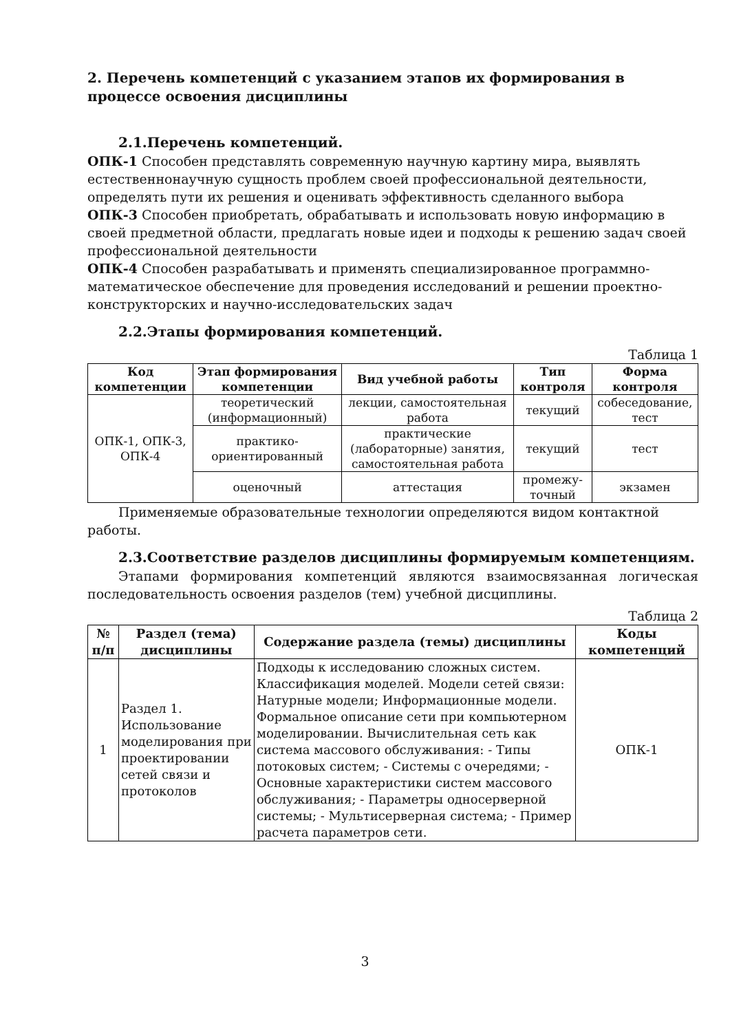2. Перечень компетенций с указанием этапов их формирования в процессе освоения дисциплины
2.1.Перечень компетенций.
ОПК-1 Способен представлять современную научную картину мира, выявлять естественнонаучную сущность проблем своей профессиональной деятельности, определять пути их решения и оценивать эффективность сделанного выбора
ОПК-3 Способен приобретать, обрабатывать и использовать новую информацию в своей предметной области, предлагать новые идеи и подходы к решению задач своей профессиональной деятельности
ОПК-4 Способен разрабатывать и применять специализированное программно-математическое обеспечение для проведения исследований и решении проектно-конструкторских и научно-исследовательских задач
2.2.Этапы формирования компетенций.
Таблица 1
| Код компетенции | Этап формирования компетенции | Вид учебной работы | Тип контроля | Форма контроля |
| --- | --- | --- | --- | --- |
| ОПК-1, ОПК-3, ОПК-4 | теоретический (информационный) | лекции, самостоятельная работа | текущий | собеседование, тест |
| | практико-ориентированный | практические (лабораторные) занятия, самостоятельная работа | текущий | тест |
| | оценочный | аттестация | промежу-точный | экзамен |
Применяемые образовательные технологии определяются видом контактной работы.
2.3.Соответствие разделов дисциплины формируемым компетенциям.
Этапами формирования компетенций являются взаимосвязанная логическая последовательность освоения разделов (тем) учебной дисциплины.
Таблица 2
| № п/п | Раздел (тема) дисциплины | Содержание раздела (темы) дисциплины | Коды компетенций |
| --- | --- | --- | --- |
| 1 | Раздел 1. Использование моделирования при проектировании сетей связи и протоколов | Подходы к исследованию сложных систем. Классификация моделей. Модели сетей связи: Натурные модели; Информационные модели. Формальное описание сети при компьютерном моделировании. Вычислительная сеть как система массового обслуживания: - Типы потоковых систем; - Системы с очередями; - Основные характеристики систем массового обслуживания; - Параметры односерверной системы; - Мультисерверная система; - Пример расчета параметров сети. | ОПК-1 |
3